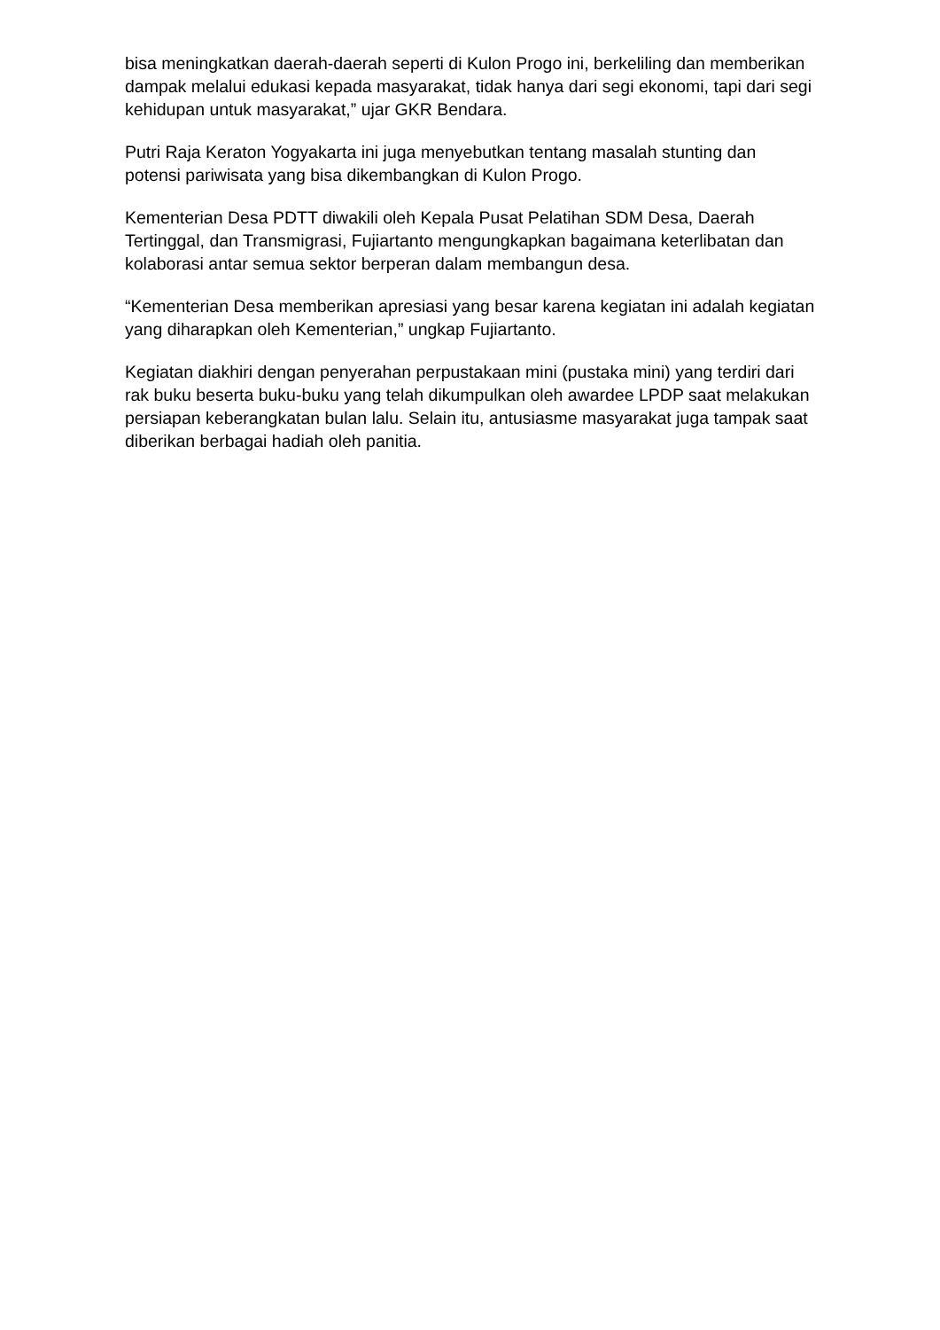bisa meningkatkan daerah-daerah seperti di Kulon Progo ini, berkeliling dan memberikan dampak melalui edukasi kepada masyarakat, tidak hanya dari segi ekonomi, tapi dari segi kehidupan untuk masyarakat,” ujar GKR Bendara.
Putri Raja Keraton Yogyakarta ini juga menyebutkan tentang masalah stunting dan potensi pariwisata yang bisa dikembangkan di Kulon Progo.
Kementerian Desa PDTT diwakili oleh Kepala Pusat Pelatihan SDM Desa, Daerah Tertinggal, dan Transmigrasi, Fujiartanto mengungkapkan bagaimana keterlibatan dan kolaborasi antar semua sektor berperan dalam membangun desa.
“Kementerian Desa memberikan apresiasi yang besar karena kegiatan ini adalah kegiatan yang diharapkan oleh Kementerian,” ungkap Fujiartanto.
Kegiatan diakhiri dengan penyerahan perpustakaan mini (pustaka mini) yang terdiri dari rak buku beserta buku-buku yang telah dikumpulkan oleh awardee LPDP saat melakukan persiapan keberangkatan bulan lalu. Selain itu, antusiasme masyarakat juga tampak saat diberikan berbagai hadiah oleh panitia.